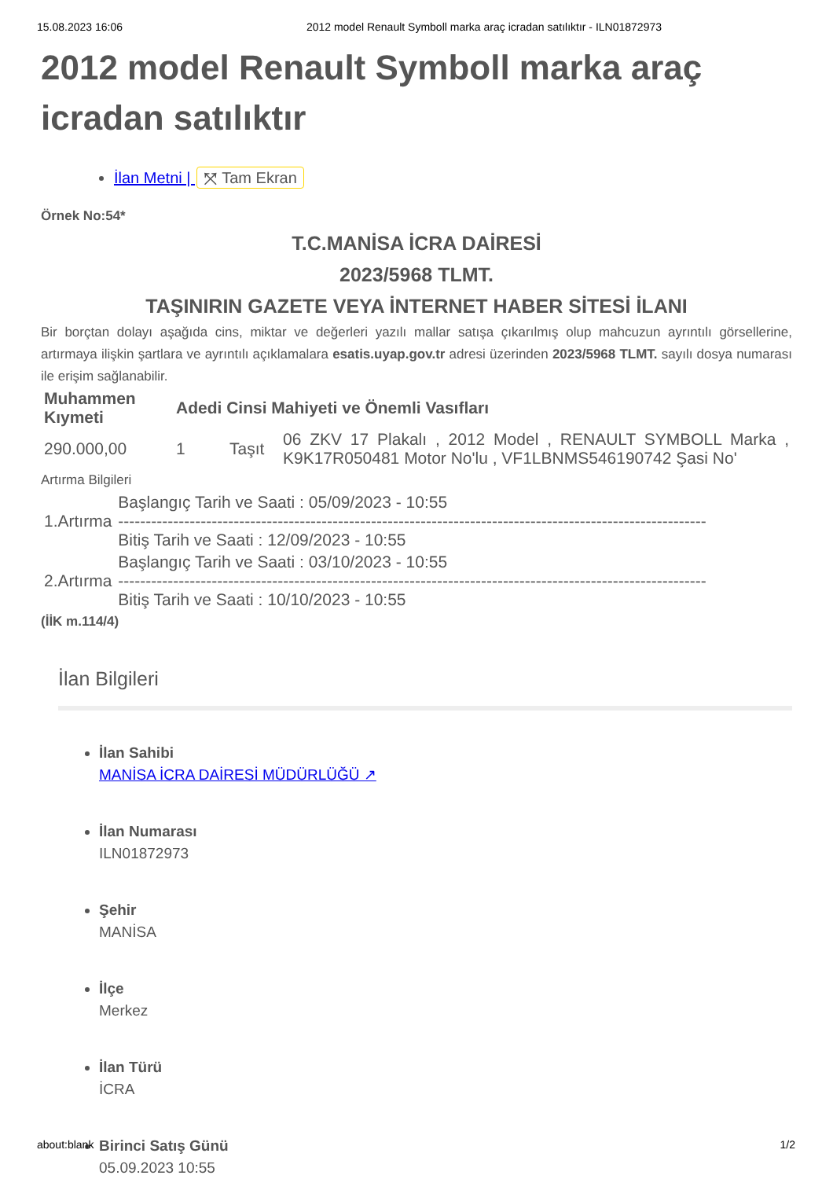15.08.2023 16:06 2012 model Renault Symboll marka araç icradan satılıktır - ILN01872973
2012 model Renault Symboll marka araç icradan satılıktır
İlan Metni | ⤧ Tam Ekran
Örnek No:54*
T.C.MANİSA İCRA DAİRESİ
2023/5968 TLMT.
TAŞINIRIN GAZETE VEYA İNTERNET HABER SİTESİ İLANI
Bir borçtan dolayı aşağıda cins, miktar ve değerleri yazılı mallar satışa çıkarılmış olup mahcuzun ayrıntılı görsellerine, artırmaya ilişkin şartlara ve ayrıntılı açıklamalara esatis.uyap.gov.tr adresi üzerinden 2023/5968 TLMT. sayılı dosya numarası ile erişim sağlanabilir.
| Muhammen Kıymeti | Adedi Cinsi Mahiyeti ve Önemli Vasıfları | | |
| --- | --- | --- | --- |
| 290.000,00 | 1 | Taşıt | 06 ZKV 17 Plakalı , 2012 Model , RENAULT SYMBOLL Marka , K9K17R050481 Motor No'lu , VF1LBNMS546190742 Şasi No' |
Artırma Bilgileri
| 1.Artırma | Başlangıç Tarih ve Saati : 05/09/2023 - 10:55 ----------------------------------------------------------------------------------------------------------- Bitiş Tarih ve Saati : 12/09/2023 - 10:55 |
| 2.Artırma | Başlangıç Tarih ve Saati : 03/10/2023 - 10:55 ----------------------------------------------------------------------------------------------------------- Bitiş Tarih ve Saati : 10/10/2023 - 10:55 |
(İİK m.114/4)
İlan Bilgileri
İlan Sahibi
MANİSA İCRA DAİRESİ MÜDÜRLÜĞÜ ↗
İlan Numarası
ILN01872973
Şehir
MANİSA
İlçe
Merkez
İlan Türü
İCRA
Birinci Satış Günü
05.09.2023 10:55
about:blank 1/2